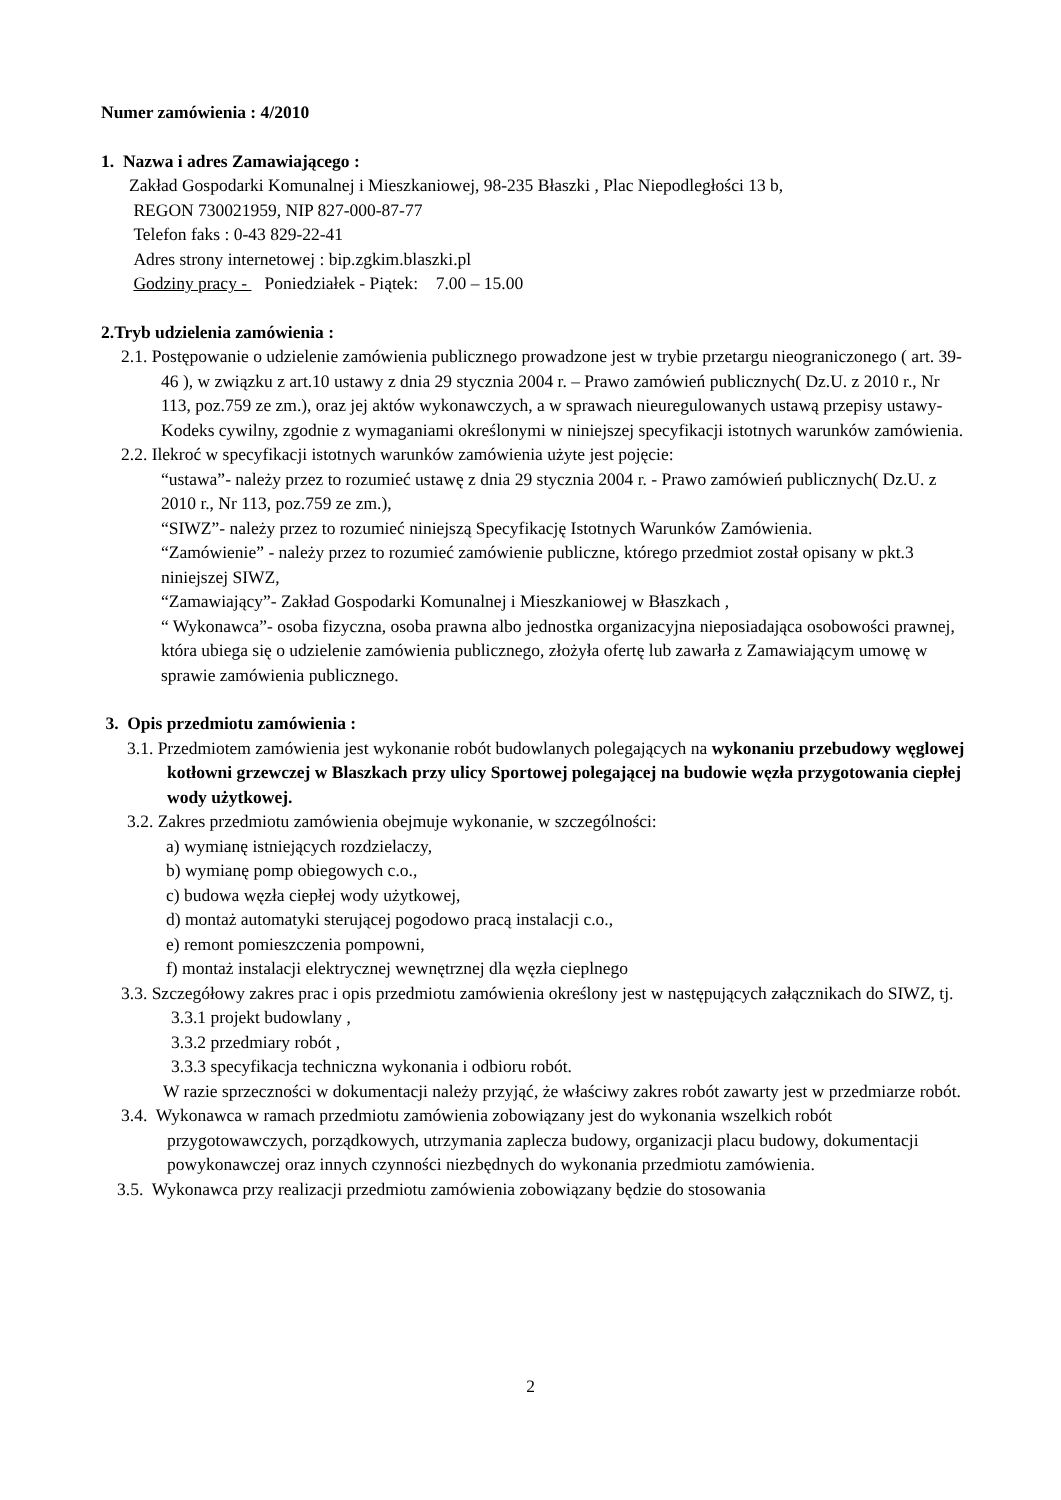Numer zamówienia : 4/2010
1. Nazwa i adres Zamawiającego :
Zakład Gospodarki Komunalnej i Mieszkaniowej, 98-235 Błaszki , Plac Niepodległości 13 b,
REGON 730021959, NIP 827-000-87-77
Telefon faks : 0-43 829-22-41
Adres strony internetowej : bip.zgkim.blaszki.pl
Godziny pracy - Poniedziałek - Piątek: 7.00 – 15.00
2.Tryb udzielenia zamówienia :
2.1. Postępowanie o udzielenie zamówienia publicznego prowadzone jest w trybie przetargu nieograniczonego ( art. 39-46 ), w związku z art.10 ustawy z dnia 29 stycznia 2004 r. – Prawo zamówień publicznych( Dz.U. z 2010 r., Nr 113, poz.759 ze zm.), oraz jej aktów wykonawczych, a w sprawach nieuregulowanych ustawą przepisy ustawy- Kodeks cywilny, zgodnie z wymaganiami określonymi w niniejszej specyfikacji istotnych warunków zamówienia.
2.2. Ilekroć w specyfikacji istotnych warunków zamówienia użyte jest pojęcie:
“ustawa”- należy przez to rozumieć ustawę z dnia 29 stycznia 2004 r. - Prawo zamówień publicznych( Dz.U. z 2010 r., Nr 113, poz.759 ze zm.),
“SIWZ”- należy przez to rozumieć niniejszą Specyfikację Istotnych Warunków Zamówienia.
“Zamówienie” - należy przez to rozumieć zamówienie publiczne, którego przedmiot został opisany w pkt.3 niniejszej SIWZ,
“Zamawiający”- Zakład Gospodarki Komunalnej i Mieszkaniowej w Błaszkach ,
“ Wykonawca”- osoba fizyczna, osoba prawna albo jednostka organizacyjna nieposiadająca osobowości prawnej, która ubiega się o udzielenie zamówienia publicznego, złożyła ofertę lub zawarła z Zamawiającym umowę w sprawie zamówienia publicznego.
3. Opis przedmiotu zamówienia :
3.1. Przedmiotem zamówienia jest wykonanie robót budowlanych polegających na wykonaniu przebudowy węglowej kotłowni grzewczej w Blaszkach przy ulicy Sportowej polegającej na budowie węzła przygotowania ciepłej wody użytkowej.
3.2. Zakres przedmiotu zamówienia obejmuje wykonanie, w szczególności:
a) wymianę istniejących rozdzielaczy,
b) wymianę pomp obiegowych c.o.,
c) budowa węzła ciepłej wody użytkowej,
d) montaż automatyki sterującej pogodowo pracą instalacji c.o.,
e) remont pomieszczenia pompowni,
f) montaż instalacji elektrycznej wewnętrznej dla węzła cieplnego
3.3. Szczegółowy zakres prac i opis przedmiotu zamówienia określony jest w następujących załącznikach do SIWZ, tj.
3.3.1 projekt budowlany ,
3.3.2 przedmiary robót ,
3.3.3 specyfikacja techniczna wykonania i odbioru robót.
W razie sprzeczności w dokumentacji należy przyjąć, że właściwy zakres robót zawarty jest w przedmiarze robót.
3.4. Wykonawca w ramach przedmiotu zamówienia zobowiązany jest do wykonania wszelkich robót przygotowawczych, porządkowych, utrzymania zaplecza budowy, organizacji placu budowy, dokumentacji powykonawczej oraz innych czynności niezbędnych do wykonania przedmiotu zamówienia.
3.5. Wykonawca przy realizacji przedmiotu zamówienia zobowiązany będzie do stosowania
2